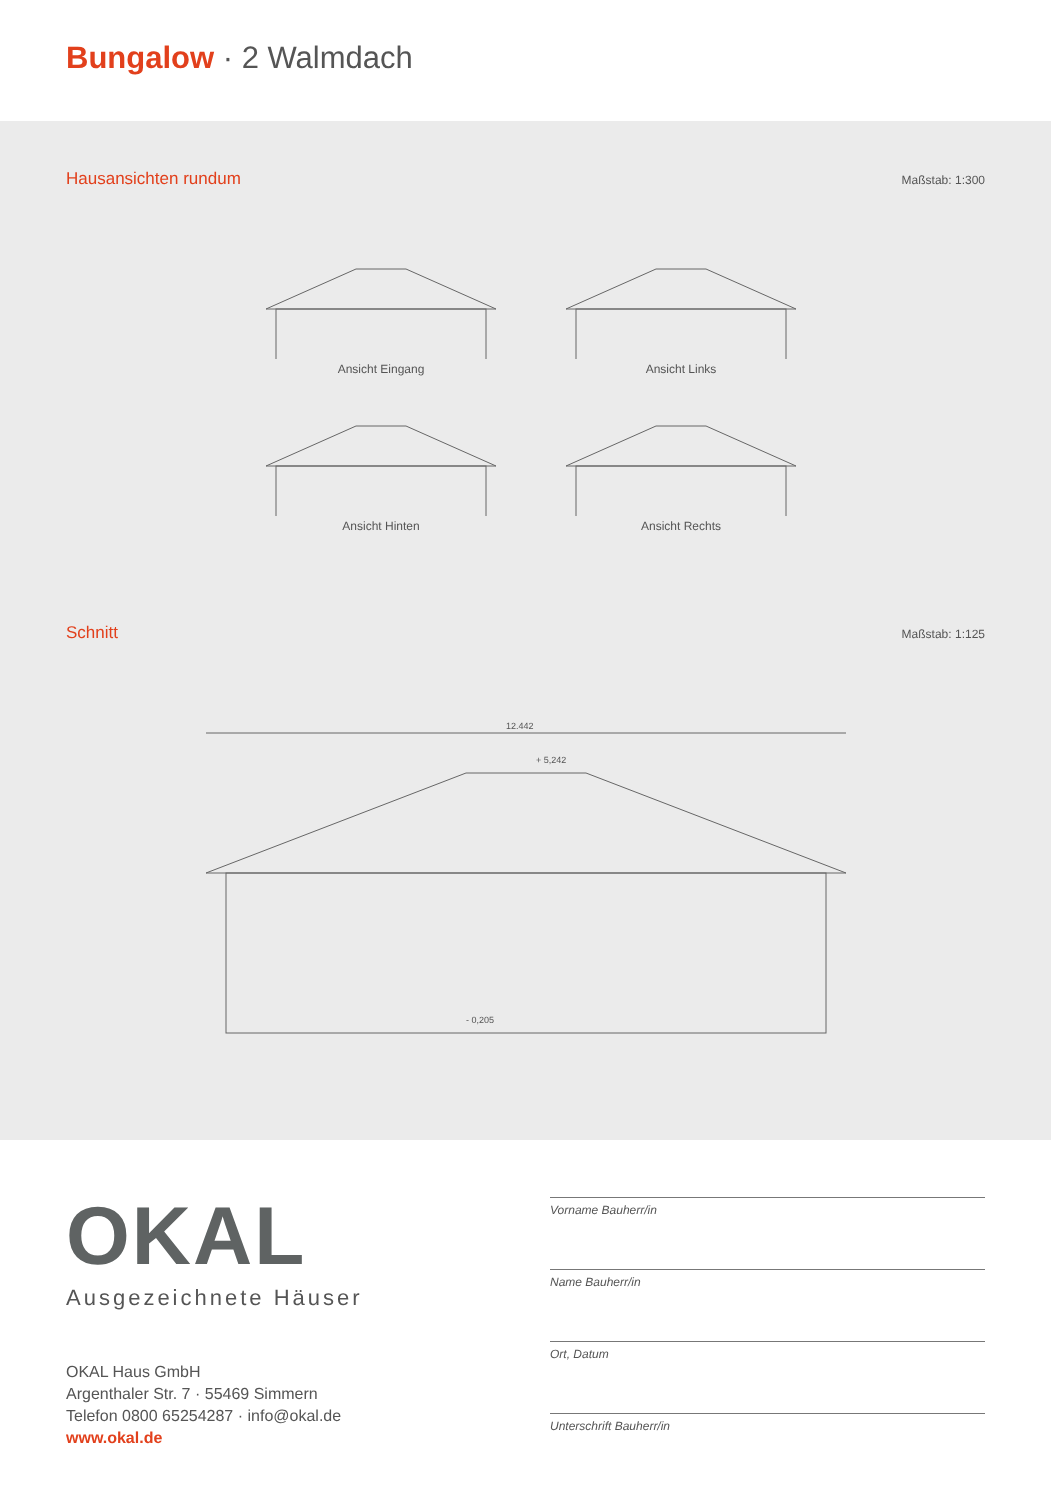Bungalow · 2 Walmdach
Hausansichten rundum
Maßstab: 1:300
Ansicht Eingang
Ansicht Links
Ansicht Hinten
Ansicht Rechts
Schnitt
Maßstab: 1:125
12.442
+ 5,242
- 0,205
OKAL
Ausgezeichnete Häuser
OKAL Haus GmbH
Argenthaler Str. 7 · 55469 Simmern
Telefon 0800 65254287 · info@okal.de
www.okal.de
Vorname Bauherr/in
Name Bauherr/in
Ort, Datum
Unterschrift Bauherr/in